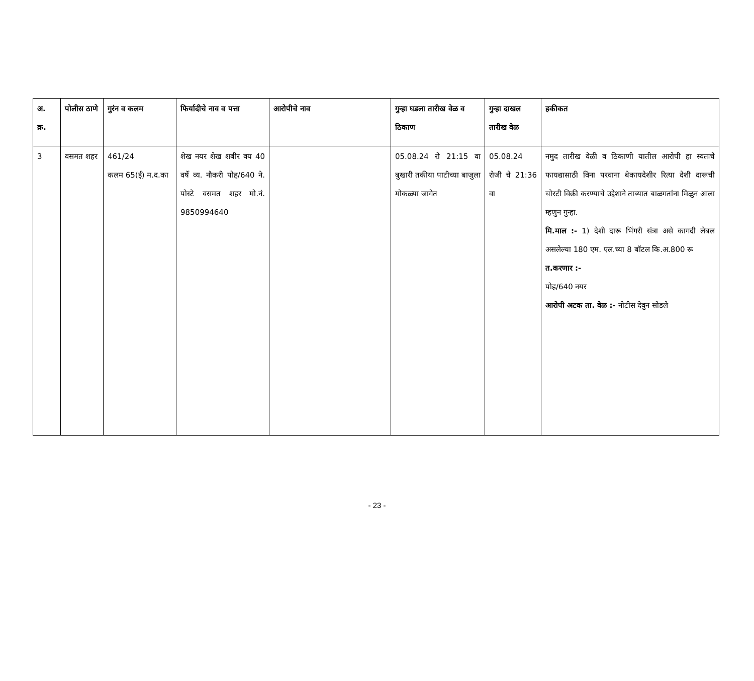| अ. क्र. | पोलीस ठाणे | गुरंन व कलम | फिर्यादीचे नाव व पत्ता | आरोपीचे नाव | गुन्हा घडला तारीख वेळ व ठिकाण | गुन्हा दाखल तारीख वेळ | हकीकत |
| --- | --- | --- | --- | --- | --- | --- | --- |
| 3 | वसमत शहर | 461/24 कलम 65(ई) म.द.का | शेख नयर शेख शबीर वय 40 वर्षे व्य. नौकरी पोह/640 ने. पोस्टे वसमत शहर मो.नं. 9850994640 | | 05.08.24 रो 21:15 वा बुखारी तकीया पाटीच्या बाजुला मोकळ्या जागेत | 05.08.24 रोजी चे 21:36 वा | नमुद तारीख वेळी व ठिकाणी यातील आरोपी हा स्वतःचे फायद्यासाठी विना परवाना बेकायदेशीर रित्या देशी दारूची चोरटी विक्री करण्याचे उद्देशाने ताब्यात बाळगतांना मिळुन आला म्हणुन गुन्हा. मि.माल :- 1) देशी दारू भिंगरी संत्रा असे कागदी लेबल असलेल्या 180 एम. एल.च्या 8 बॉटल कि.अ.800 रू त.करणार :- पोह/640 नयर आरोपी अटक ता. वेळ :- नोटीस देवुन सोडले |
- 23 -